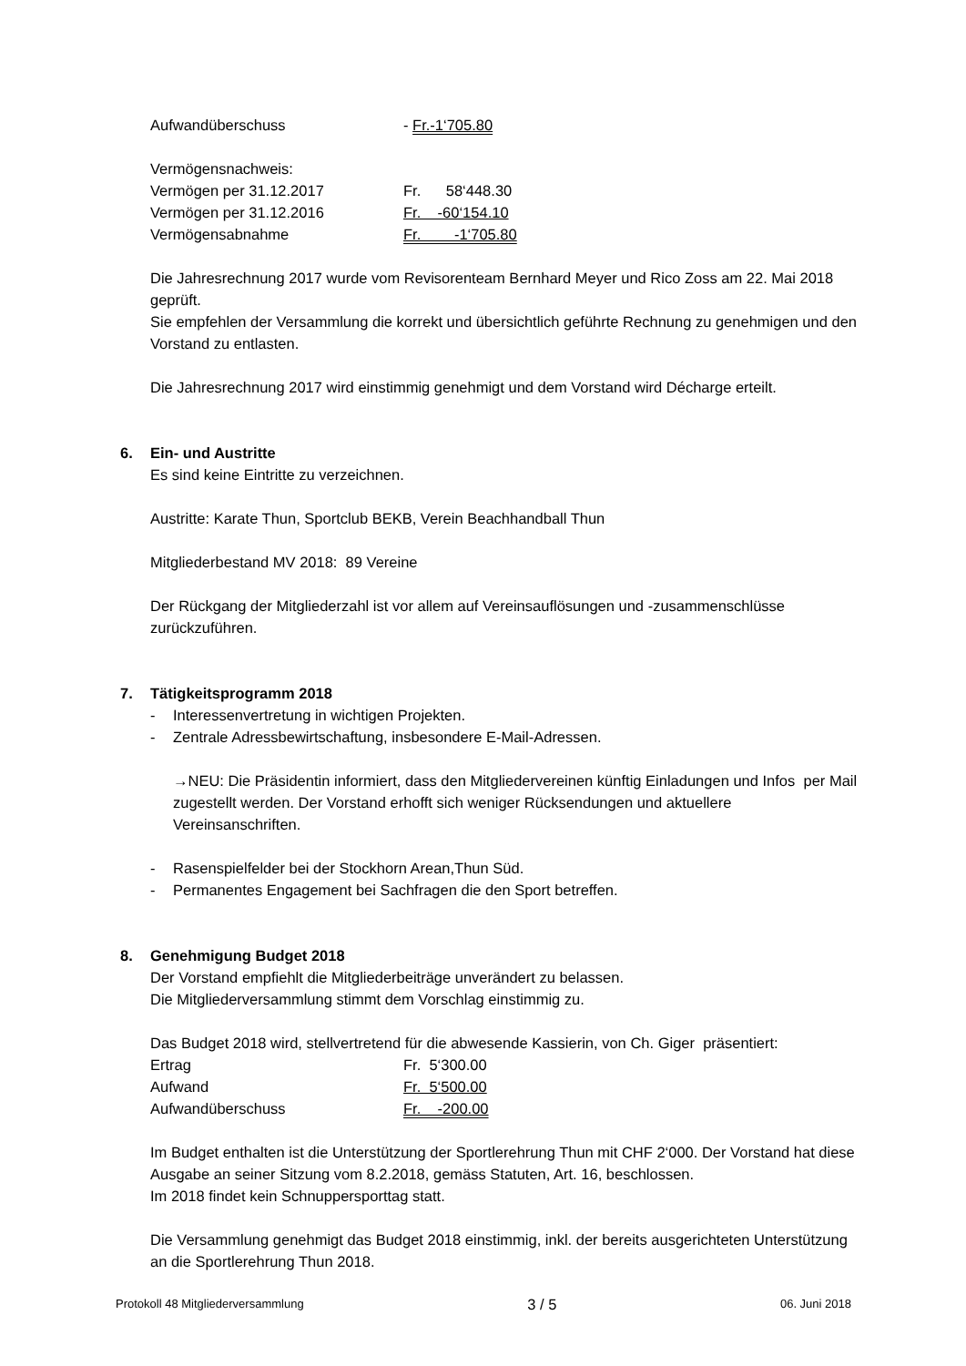| Aufwandüberschuss | - Fr.-1‘705.80 |
| Vermögensnachweis: | |
| Vermögen per 31.12.2017 | Fr. 58‘448.30 |
| Vermögen per 31.12.2016 | Fr. -60‘154.10 |
| Vermögensabnahme | Fr. -1‘705.80 |
Die Jahresrechnung 2017 wurde vom Revisorenteam Bernhard Meyer und Rico Zoss am 22. Mai 2018 geprüft.
Sie empfehlen der Versammlung die korrekt und übersichtlich geführte Rechnung zu genehmigen und den Vorstand zu entlasten.
Die Jahresrechnung 2017 wird einstimmig genehmigt und dem Vorstand wird Décharge erteilt.
6. Ein- und Austritte
Es sind keine Eintritte zu verzeichnen.
Austritte: Karate Thun, Sportclub BEKB, Verein Beachhandball Thun
Mitgliederbestand MV 2018: 89 Vereine
Der Rückgang der Mitgliederzahl ist vor allem auf Vereinsauflösungen und -zusammenschlüsse zurückzuführen.
7. Tätigkeitsprogramm 2018
- Interessenvertretung in wichtigen Projekten.
- Zentrale Adressbewirtschaftung, insbesondere E-Mail-Adressen.
→NEU: Die Präsidentin informiert, dass den Mitgliedervereinen künftig Einladungen und Infos per Mail zugestellt werden. Der Vorstand erhofft sich weniger Rücksendungen und aktuellere Vereinsanschriften.
- Rasenspielfelder bei der Stockhorn Arean,Thun Süd.
- Permanentes Engagement bei Sachfragen die den Sport betreffen.
8. Genehmigung Budget 2018
Der Vorstand empfiehlt die Mitgliederbeiträge unverändert zu belassen.
Die Mitgliederversammlung stimmt dem Vorschlag einstimmig zu.
Das Budget 2018 wird, stellvertretend für die abwesende Kassierin, von Ch. Giger präsentiert:
| Ertrag | Fr. 5‘300.00 |
| Aufwand | Fr. 5‘500.00 |
| Aufwandüberschuss | Fr. -200.00 |
Im Budget enthalten ist die Unterstützung der Sportlerehrung Thun mit CHF 2‘000. Der Vorstand hat diese Ausgabe an seiner Sitzung vom 8.2.2018, gemäss Statuten, Art. 16, beschlossen.
Im 2018 findet kein Schnuppersporttag statt.
Die Versammlung genehmigt das Budget 2018 einstimmig, inkl. der bereits ausgerichteten Unterstützung an die Sportlerehrung Thun 2018.
Protokoll 48 Mitgliederversammlung 3 / 5 06. Juni 2018